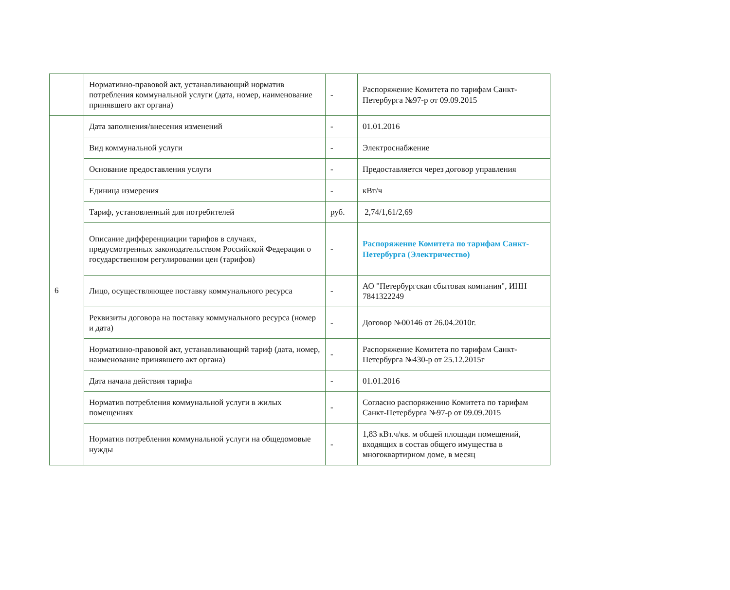| | Нормативно-правовой акт, устанавливающий норматив потребления коммунальной услуги (дата, номер, наименование принявшего акт органа) | - | Распоряжение Комитета по тарифам Санкт-Петербурга №97-р от 09.09.2015 |
| 6 | Дата заполнения/внесения изменений | - | 01.01.2016 |
| | Вид коммунальной услуги | - | Электроснабжение |
| | Основание предоставления услуги | - | Предоставляется через договор управления |
| | Единица измерения | - | кВт/ч |
| | Тариф, установленный для потребителей | руб. | 2,74/1,61/2,69 |
| | Описание дифференциации тарифов в случаях, предусмотренных законодательством Российской Федерации о государственном регулировании цен (тарифов) | - | Распоряжение Комитета по тарифам Санкт-Петербурга (Электричество) |
| | Лицо, осуществляющее поставку коммунального ресурса | - | АО "Петербургская сбытовая компания", ИНН 7841322249 |
| | Реквизиты договора на поставку коммунального ресурса (номер и дата) | - | Договор №00146 от 26.04.2010г. |
| | Нормативно-правовой акт, устанавливающий тариф (дата, номер, наименование принявшего акт органа) | - | Распоряжение Комитета по тарифам Санкт-Петербурга №430-р от 25.12.2015г |
| | Дата начала действия тарифа | - | 01.01.2016 |
| | Норматив потребления коммунальной услуги в жилых помещениях | - | Согласно распоряжению Комитета по тарифам Санкт-Петербурга №97-р от 09.09.2015 |
| | Норматив потребления коммунальной услуги на общедомовые нужды | - | 1,83 кВт.ч/кв. м общей площади помещений, входящих в состав общего имущества в многоквартирном доме, в месяц |